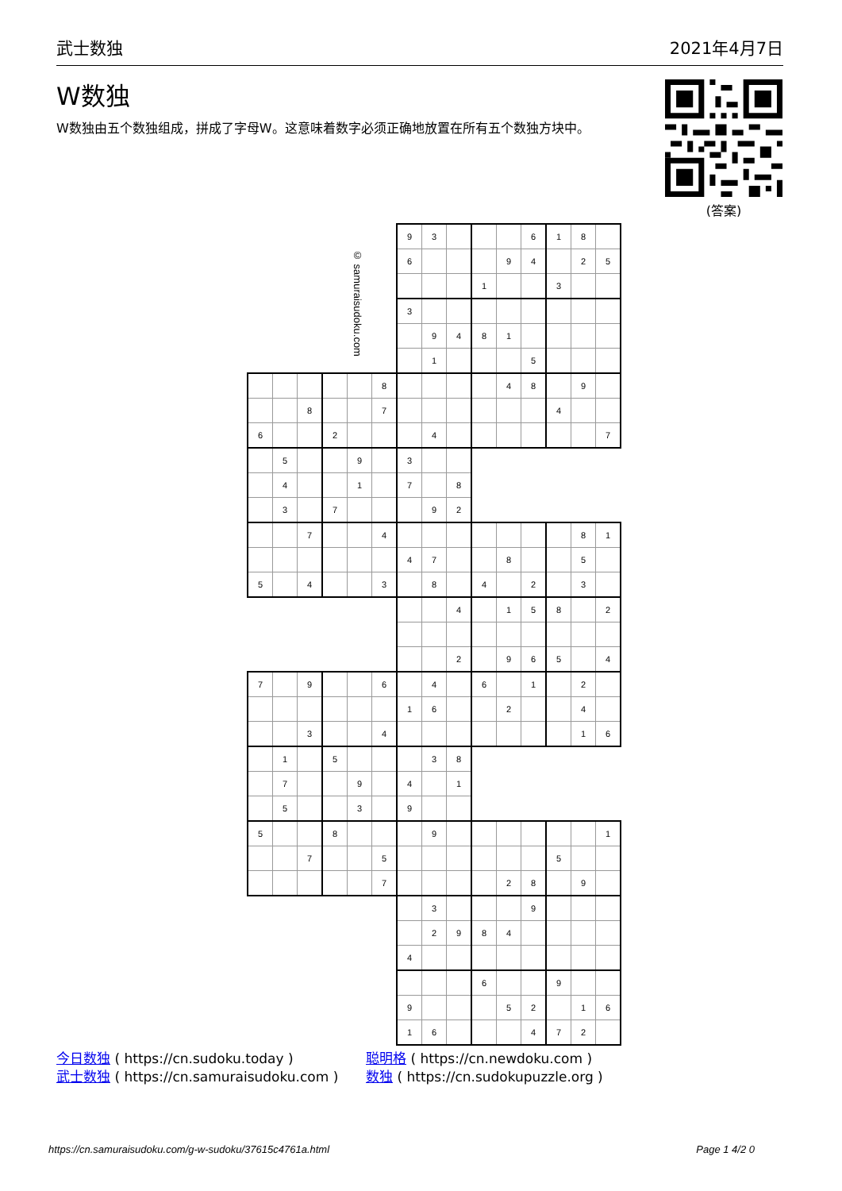武士数独 2021年4月7日
W数独
W数独由五个数独组成，拼成了字母W。这意味着数字必须正确地放置在所有五个数独方块中。
(答案)
© samuraisudoku.com
| | | | | | | 9 | 3 | | | | 6 | 1 | 8 | |
| | | | | | | 6 | | | | 9 | 4 | | 2 | 5 |
| | | | | | | | | | 1 | | | 3 | | |
| | | | | | | 3 | | | | | | | | |
| | | | | | | | 9 | 4 | 8 | 1 | | | | |
| | | | | | | | 1 | | | | 5 | | | |
| | | | | | 8 | | | | | 4 | 8 | | 9 | |
| | | 8 | | | 7 | | | | | | | 4 | | |
| 6 | | | 2 | | | | 4 | | | | | | | 7 |
| | 5 | | | 9 | | 3 | | | | | | | | |
| | 4 | | | 1 | | 7 | | 8 | | | | | | |
| | 3 | | 7 | | | | 9 | 2 | | | | | | |
| | | 7 | | | 4 | | | | | | | | 8 | 1 |
| | | | | | | 4 | 7 | | | 8 | | | 5 | |
| 5 | | 4 | | | 3 | | 8 | | 4 | | 2 | | 3 | |
| | | | | | | | | 4 | | 1 | 5 | 8 | | 2 |
| | | | | | | | | 2 | | 9 | 6 | 5 | | 4 |
| 7 | | 9 | | | 6 | | 4 | | 6 | | 1 | | 2 | |
| | | | | | | 1 | 6 | | | 2 | | | 4 | |
| | | 3 | | | 4 | | | | | | | | 1 | 6 |
| | 1 | | 5 | | | | 3 | 8 | | | | | | |
| | 7 | | | 9 | | 4 | | 1 | | | | | | |
| | 5 | | | 3 | | 9 | | | | | | | | |
| 5 | | | 8 | | | | 9 | | | | | | | 1 |
| | | 7 | | | 5 | | | | | | | 5 | | |
| | | | | | 7 | | | | | 2 | 8 | | 9 | |
| | | | | | | | 3 | | | | 9 | | | |
| | | | | | | | 2 | 9 | 8 | 4 | | | | |
| | | | | | | 4 | | | | | | | | |
| | | | | | | | | | 6 | | | 9 | | |
| | | | | | | 9 | | | | 5 | 2 | | 1 | 6 |
| | | | | | | 1 | 6 | | | | 4 | 7 | 2 | |
今日数独 ( https://cn.sudoku.today )
武士数独 ( https://cn.samuraisudoku.com )
聪明格 ( https://cn.newdoku.com )
数独 ( https://cn.sudokupuzzle.org )
https://cn.samuraisudoku.com/g-w-sudoku/37615c4761a.html Page 1 4/2 0